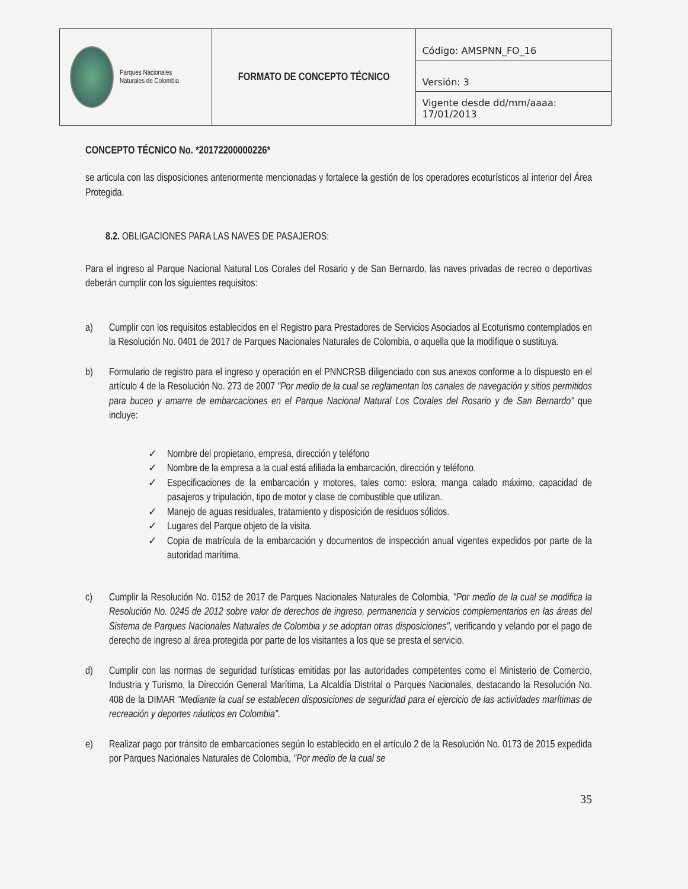| Parques Nacionales Naturales de Colombia | FORMATO DE CONCEPTO TÉCNICO | Código: AMSPNN_FO_16 |
| | | Versión: 3 |
| | | Vigente desde dd/mm/aaaa: 17/01/2013 |
CONCEPTO TÉCNICO No. *20172200000226*
se articula con las disposiciones anteriormente mencionadas y fortalece la gestión de los operadores ecoturísticos al interior del Área Protegida.
8.2. OBLIGACIONES PARA LAS NAVES DE PASAJEROS:
Para el ingreso al Parque Nacional Natural Los Corales del Rosario y de San Bernardo, las naves privadas de recreo o deportivas deberán cumplir con los siguientes requisitos:
a) Cumplir con los requisitos establecidos en el Registro para Prestadores de Servicios Asociados al Ecoturismo contemplados en la Resolución No. 0401 de 2017 de Parques Nacionales Naturales de Colombia, o aquella que la modifique o sustituya.
b) Formulario de registro para el ingreso y operación en el PNNCRSB diligenciado con sus anexos conforme a lo dispuesto en el artículo 4 de la Resolución No. 273 de 2007 "Por medio de la cual se reglamentan los canales de navegación y sitios permitidos para buceo y amarre de embarcaciones en el Parque Nacional Natural Los Corales del Rosario y de San Bernardo" que incluye:
✓ Nombre del propietario, empresa, dirección y teléfono
✓ Nombre de la empresa a la cual está afiliada la embarcación, dirección y teléfono.
✓ Especificaciones de la embarcación y motores, tales como: eslora, manga calado máximo, capacidad de pasajeros y tripulación, tipo de motor y clase de combustible que utilizan.
✓ Manejo de aguas residuales, tratamiento y disposición de residuos sólidos.
✓ Lugares del Parque objeto de la visita.
✓ Copia de matrícula de la embarcación y documentos de inspección anual vigentes expedidos por parte de la autoridad marítima.
c) Cumplir la Resolución No. 0152 de 2017 de Parques Nacionales Naturales de Colombia, "Por medio de la cual se modifica la Resolución No. 0245 de 2012 sobre valor de derechos de ingreso, permanencia y servicios complementarios en las áreas del Sistema de Parques Nacionales Naturales de Colombia y se adoptan otras disposiciones", verificando y velando por el pago de derecho de ingreso al área protegida por parte de los visitantes a los que se presta el servicio.
d) Cumplir con las normas de seguridad turísticas emitidas por las autoridades competentes como el Ministerio de Comercio, Industria y Turismo, la Dirección General Marítima, La Alcaldía Distrital o Parques Nacionales, destacando la Resolución No. 408 de la DIMAR "Mediante la cual se establecen disposiciones de seguridad para el ejercicio de las actividades marítimas de recreación y deportes náuticos en Colombia".
e) Realizar pago por tránsito de embarcaciones según lo establecido en el artículo 2 de la Resolución No. 0173 de 2015 expedida por Parques Nacionales Naturales de Colombia, "Por medio de la cual se
35